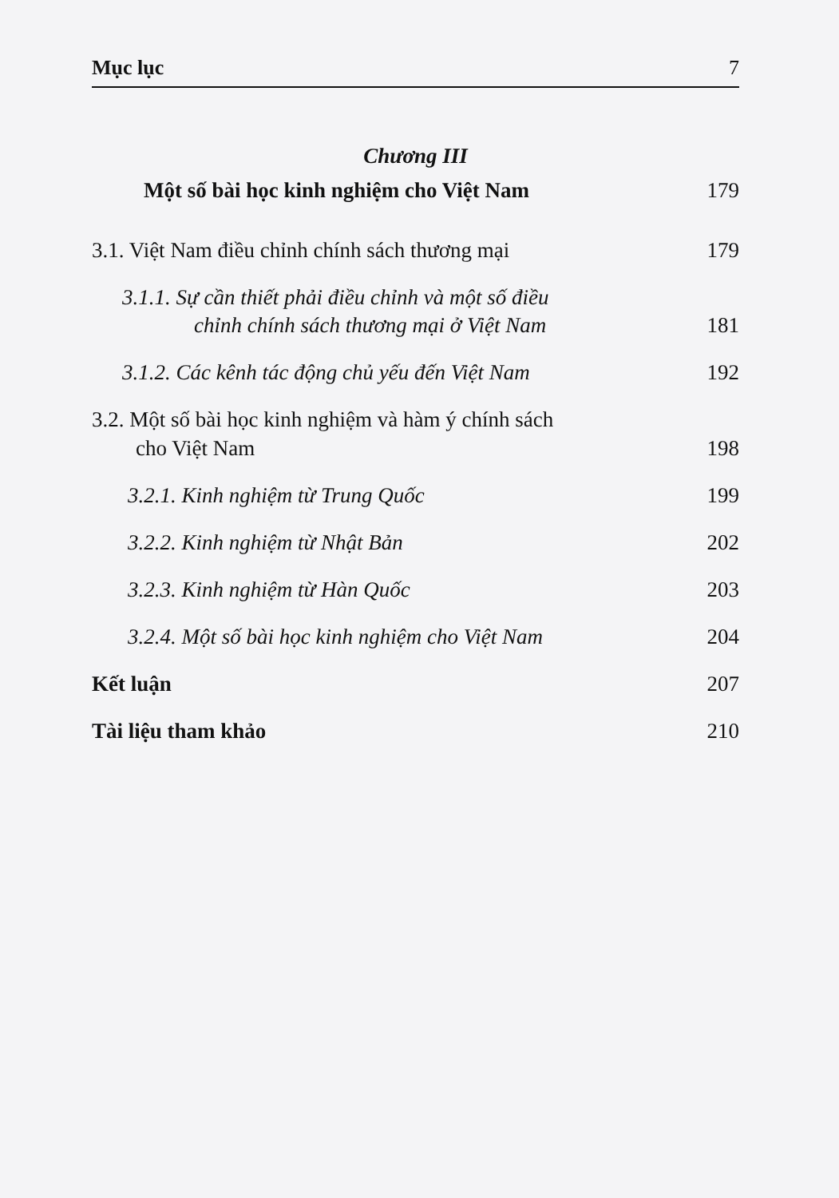Mục lục 7
Chương III
Một số bài học kinh nghiệm cho Việt Nam 179
3.1. Việt Nam điều chỉnh chính sách thương mại 179
3.1.1. Sự cần thiết phải điều chỉnh và một số điều
chỉnh chính sách thương mại ở Việt Nam 181
3.1.2. Các kênh tác động chủ yếu đến Việt Nam 192
3.2. Một số bài học kinh nghiệm và hàm ý chính sách
cho Việt Nam 198
3.2.1. Kinh nghiệm từ Trung Quốc 199
3.2.2. Kinh nghiệm từ Nhật Bản 202
3.2.3. Kinh nghiệm từ Hàn Quốc 203
3.2.4. Một số bài học kinh nghiệm cho Việt Nam 204
Kết luận 207
Tài liệu tham khảo 210